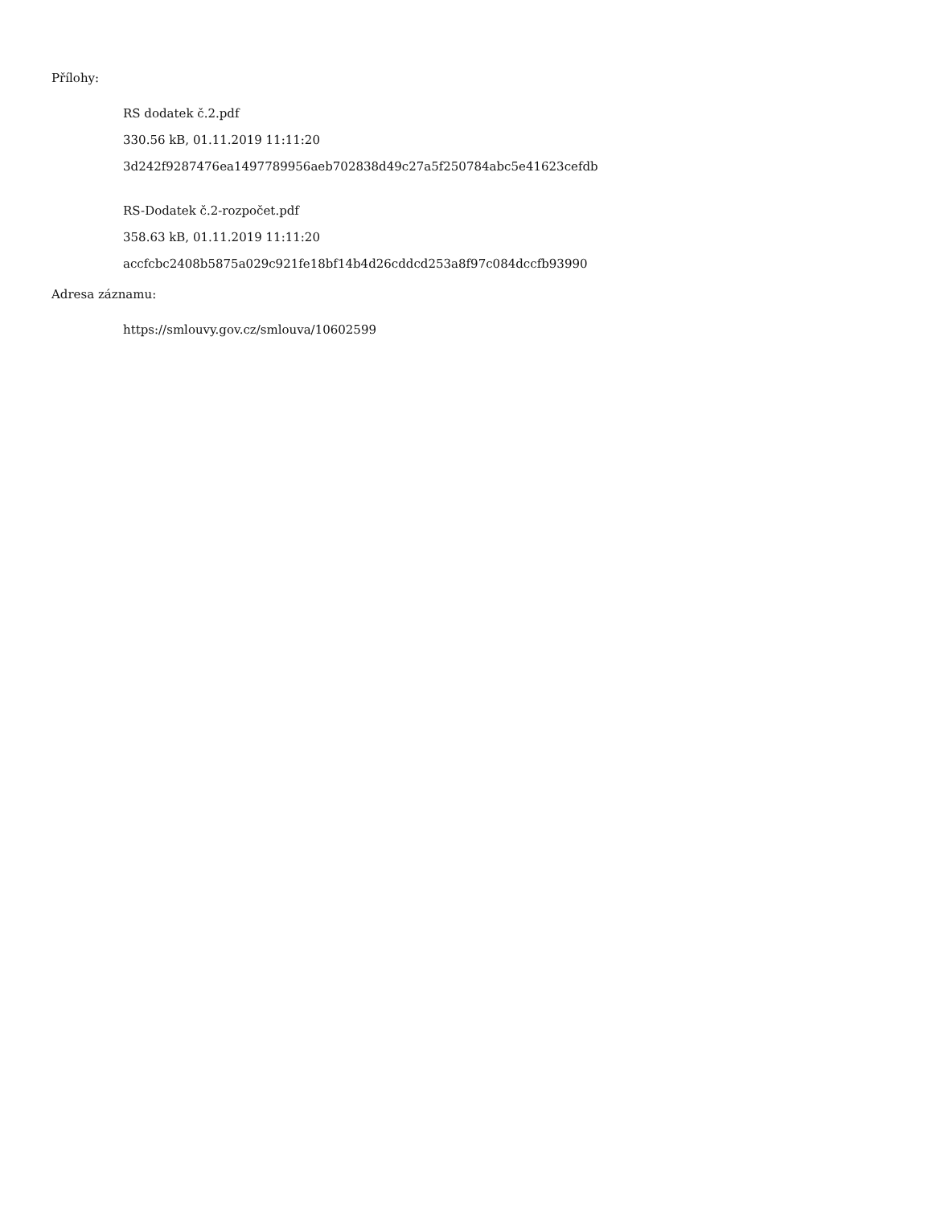Přílohy:
RS dodatek č.2.pdf
330.56 kB, 01.11.2019 11:11:20
3d242f9287476ea1497789956aeb702838d49c27a5f250784abc5e41623cefdb
RS-Dodatek č.2-rozpočet.pdf
358.63 kB, 01.11.2019 11:11:20
accfcbc2408b5875a029c921fe18bf14b4d26cddcd253a8f97c084dccfb93990
Adresa záznamu:
https://smlouvy.gov.cz/smlouva/10602599